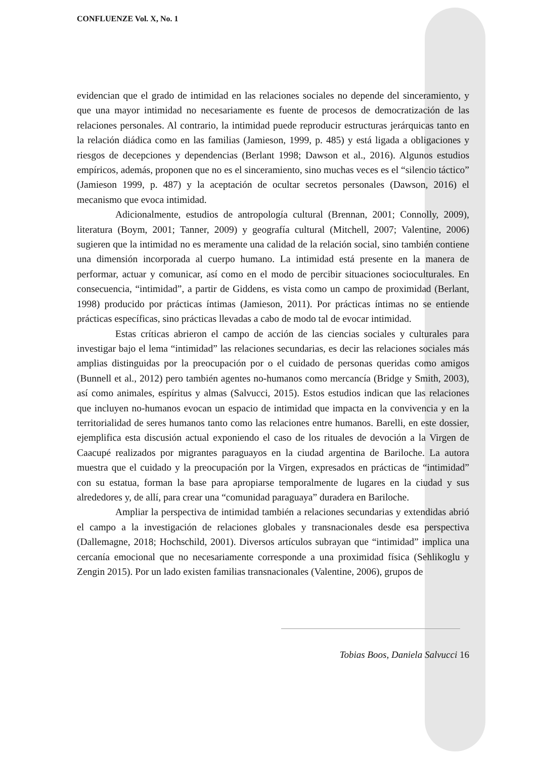CONFLUENZE Vol. X, No. 1
evidencian que el grado de intimidad en las relaciones sociales no depende del sinceramiento, y que una mayor intimidad no necesariamente es fuente de procesos de democratización de las relaciones personales. Al contrario, la intimidad puede reproducir estructuras jerárquicas tanto en la relación diádica como en las familias (Jamieson, 1999, p. 485) y está ligada a obligaciones y riesgos de decepciones y dependencias (Berlant 1998; Dawson et al., 2016). Algunos estudios empíricos, además, proponen que no es el sinceramiento, sino muchas veces es el “silencio táctico” (Jamieson 1999, p. 487) y la aceptación de ocultar secretos personales (Dawson, 2016) el mecanismo que evoca intimidad.
Adicionalmente, estudios de antropología cultural (Brennan, 2001; Connolly, 2009), literatura (Boym, 2001; Tanner, 2009) y geografía cultural (Mitchell, 2007; Valentine, 2006) sugieren que la intimidad no es meramente una calidad de la relación social, sino también contiene una dimensión incorporada al cuerpo humano. La intimidad está presente en la manera de performar, actuar y comunicar, así como en el modo de percibir situaciones socioculturales. En consecuencia, “intimidad”, a partir de Giddens, es vista como un campo de proximidad (Berlant, 1998) producido por prácticas íntimas (Jamieson, 2011). Por prácticas íntimas no se entiende prácticas específicas, sino prácticas llevadas a cabo de modo tal de evocar intimidad.
Estas críticas abrieron el campo de acción de las ciencias sociales y culturales para investigar bajo el lema “intimidad” las relaciones secundarias, es decir las relaciones sociales más amplias distinguidas por la preocupación por o el cuidado de personas queridas como amigos (Bunnell et al., 2012) pero también agentes no-humanos como mercancía (Bridge y Smith, 2003), así como animales, espíritus y almas (Salvucci, 2015). Estos estudios indican que las relaciones que incluyen no-humanos evocan un espacio de intimidad que impacta en la convivencia y en la territorialidad de seres humanos tanto como las relaciones entre humanos. Barelli, en este dossier, ejemplifica esta discusión actual exponiendo el caso de los rituales de devoción a la Virgen de Caacupé realizados por migrantes paraguayos en la ciudad argentina de Bariloche. La autora muestra que el cuidado y la preocupación por la Virgen, expresados en prácticas de “intimidad” con su estatua, forman la base para apropiarse temporalmente de lugares en la ciudad y sus alrededores y, de allí, para crear una “comunidad paraguaya” duradera en Bariloche.
Ampliar la perspectiva de intimidad también a relaciones secundarias y extendidas abrió el campo a la investigación de relaciones globales y transnacionales desde esa perspectiva (Dallemagne, 2018; Hochschild, 2001). Diversos artículos subrayan que “intimidad” implica una cercanía emocional que no necesariamente corresponde a una proximidad física (Sehlikoglu y Zengin 2015). Por un lado existen familias transnacionales (Valentine, 2006), grupos de
Tobias Boos, Daniela Salvucci 16